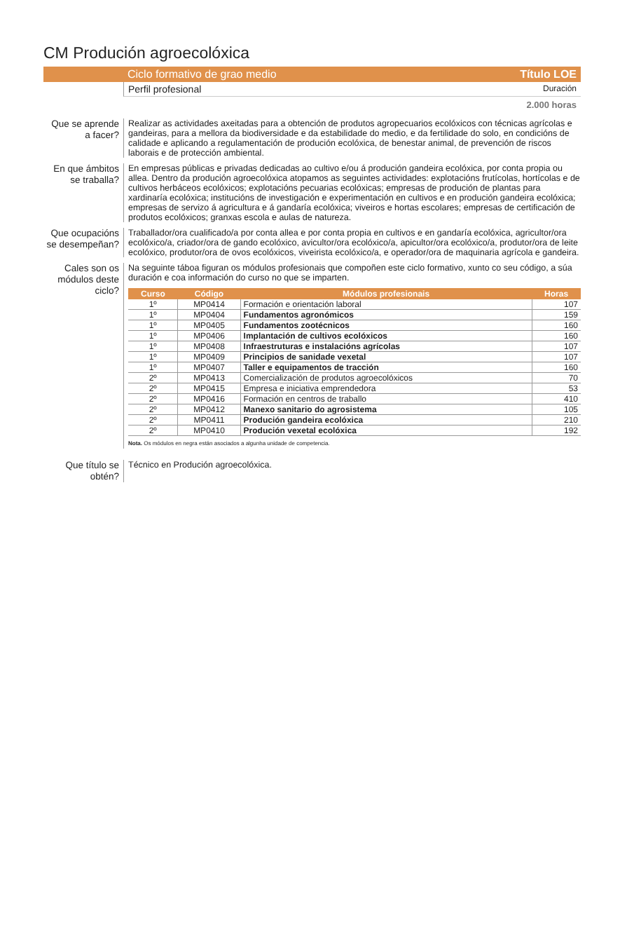CM Produción agroecolóxica
Ciclo formativo de grao medio Título LOE
Perfil profesional Duración
2.000 horas
Que se aprende a facer?
Realizar as actividades axeitadas para a obtención de produtos agropecuarios ecolóxicos con técnicas agrícolas e gandeiras, para a mellora da biodiversidade e da estabilidade do medio, e da fertilidade do solo, en condicións de calidade e aplicando a regulamentación de produción ecolóxica, de benestar animal, de prevención de riscos laborais e de protección ambiental.
En que ámbitos se traballa?
En empresas públicas e privadas dedicadas ao cultivo e/ou á produción gandeira ecolóxica, por conta propia ou allea. Dentro da produción agroecolóxica atopamos as seguintes actividades: explotacións frutícolas, hortícolas e de cultivos herbáceos ecolóxicos; explotacións pecuarias ecolóxicas; empresas de produción de plantas para xardinaría ecolóxica; institucións de investigación e experimentación en cultivos e en produción gandeira ecolóxica; empresas de servizo á agricultura e á gandaría ecolóxica; viveiros e hortas escolares; empresas de certificación de produtos ecolóxicos; granxas escola e aulas de natureza.
Que ocupacións se desempeñan?
Traballador/ora cualificado/a por conta allea e por conta propia en cultivos e en gandaría ecolóxica, agricultor/ora ecolóxico/a, criador/ora de gando ecolóxico, avicultor/ora ecolóxico/a, apicultor/ora ecolóxico/a, produtor/ora de leite ecolóxico, produtor/ora de ovos ecolóxicos, viveirista ecolóxico/a, e operador/ora de maquinaria agrícola e gandeira.
Cales son os módulos deste ciclo?
Na seguinte táboa figuran os módulos profesionais que compoñen este ciclo formativo, xunto co seu código, a súa duración e coa información do curso no que se imparten.
| Curso | Código | Módulos profesionais | Horas |
| --- | --- | --- | --- |
| 1º | MP0414 | Formación e orientación laboral | 107 |
| 1º | MP0404 | Fundamentos agronómicos | 159 |
| 1º | MP0405 | Fundamentos zootécnicos | 160 |
| 1º | MP0406 | Implantación de cultivos ecolóxicos | 160 |
| 1º | MP0408 | Infraestruturas e instalacións agrícolas | 107 |
| 1º | MP0409 | Principios de sanidade vexetal | 107 |
| 1º | MP0407 | Taller e equipamentos de tracción | 160 |
| 2º | MP0413 | Comercialización de produtos agroecolóxicos | 70 |
| 2º | MP0415 | Empresa e iniciativa emprendedora | 53 |
| 2º | MP0416 | Formación en centros de traballo | 410 |
| 2º | MP0412 | Manexo sanitario do agrosistema | 105 |
| 2º | MP0411 | Produción gandeira ecolóxica | 210 |
| 2º | MP0410 | Produción vexetal ecolóxica | 192 |
Nota. Os módulos en negra están asociados a algunha unidade de competencia.
Que título se obtén?
Técnico en Produción agroecolóxica.